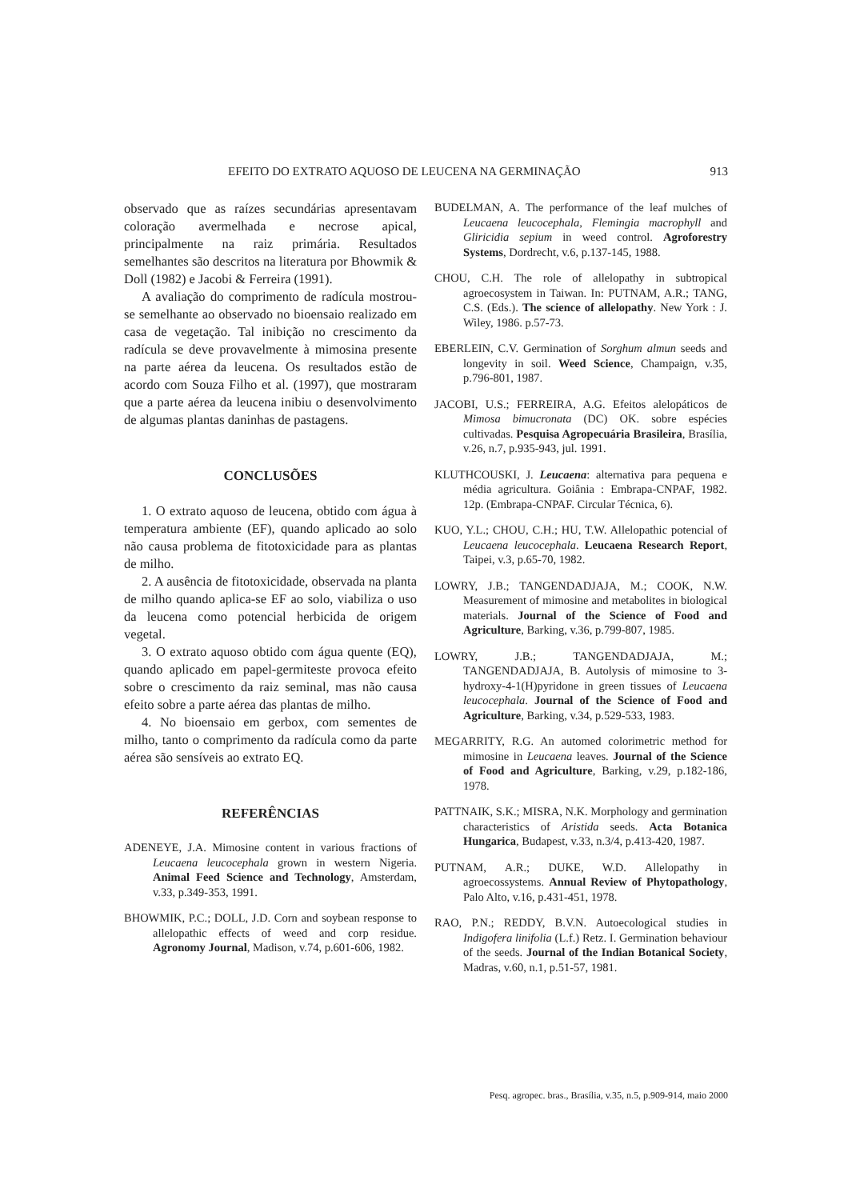EFEITO DO EXTRATO AQUOSO DE LEUCENA NA GERMINAÇÃO 913
observado que as raízes secundárias apresentavam coloração avermelhada e necrose apical, principalmente na raiz primária. Resultados semelhantes são descritos na literatura por Bhowmik & Doll (1982) e Jacobi & Ferreira (1991).
A avaliação do comprimento de radícula mostrou-se semelhante ao observado no bioensaio realizado em casa de vegetação. Tal inibição no crescimento da radícula se deve provavelmente à mimosina presente na parte aérea da leucena. Os resultados estão de acordo com Souza Filho et al. (1997), que mostraram que a parte aérea da leucena inibiu o desenvolvimento de algumas plantas daninhas de pastagens.
CONCLUSÕES
1. O extrato aquoso de leucena, obtido com água à temperatura ambiente (EF), quando aplicado ao solo não causa problema de fitotoxicidade para as plantas de milho.
2. A ausência de fitotoxicidade, observada na planta de milho quando aplica-se EF ao solo, viabiliza o uso da leucena como potencial herbicida de origem vegetal.
3. O extrato aquoso obtido com água quente (EQ), quando aplicado em papel-germiteste provoca efeito sobre o crescimento da raiz seminal, mas não causa efeito sobre a parte aérea das plantas de milho.
4. No bioensaio em gerbox, com sementes de milho, tanto o comprimento da radícula como da parte aérea são sensíveis ao extrato EQ.
REFERÊNCIAS
ADENEYE, J.A. Mimosine content in various fractions of Leucaena leucocephala grown in western Nigeria. Animal Feed Science and Technology, Amsterdam, v.33, p.349-353, 1991.
BHOWMIK, P.C.; DOLL, J.D. Corn and soybean response to allelopathic effects of weed and corp residue. Agronomy Journal, Madison, v.74, p.601-606, 1982.
BUDELMAN, A. The performance of the leaf mulches of Leucaena leucocephala, Flemingia macrophyll and Gliricidia sepium in weed control. Agroforestry Systems, Dordrecht, v.6, p.137-145, 1988.
CHOU, C.H. The role of allelopathy in subtropical agroecosystem in Taiwan. In: PUTNAM, A.R.; TANG, C.S. (Eds.). The science of allelopathy. New York : J. Wiley, 1986. p.57-73.
EBERLEIN, C.V. Germination of Sorghum almun seeds and longevity in soil. Weed Science, Champaign, v.35, p.796-801, 1987.
JACOBI, U.S.; FERREIRA, A.G. Efeitos alelopáticos de Mimosa bimucronata (DC) OK. sobre espécies cultivadas. Pesquisa Agropecuária Brasileira, Brasília, v.26, n.7, p.935-943, jul. 1991.
KLUTHCOUSKI, J. Leucaena: alternativa para pequena e média agricultura. Goiânia : Embrapa-CNPAF, 1982. 12p. (Embrapa-CNPAF. Circular Técnica, 6).
KUO, Y.L.; CHOU, C.H.; HU, T.W. Allelopathic potencial of Leucaena leucocephala. Leucaena Research Report, Taipei, v.3, p.65-70, 1982.
LOWRY, J.B.; TANGENDADJAJA, M.; COOK, N.W. Measurement of mimosine and metabolites in biological materials. Journal of the Science of Food and Agriculture, Barking, v.36, p.799-807, 1985.
LOWRY, J.B.; TANGENDADJAJA, M.; TANGENDADJAJA, B. Autolysis of mimosine to 3-hydroxy-4-1(H)pyridone in green tissues of Leucaena leucocephala. Journal of the Science of Food and Agriculture, Barking, v.34, p.529-533, 1983.
MEGARRITY, R.G. An automed colorimetric method for mimosine in Leucaena leaves. Journal of the Science of Food and Agriculture, Barking, v.29, p.182-186, 1978.
PATTNAIK, S.K.; MISRA, N.K. Morphology and germination characteristics of Aristida seeds. Acta Botanica Hungarica, Budapest, v.33, n.3/4, p.413-420, 1987.
PUTNAM, A.R.; DUKE, W.D. Allelopathy in agroecossystems. Annual Review of Phytopathology, Palo Alto, v.16, p.431-451, 1978.
RAO, P.N.; REDDY, B.V.N. Autoecological studies in Indigofera linifolia (L.f.) Retz. I. Germination behaviour of the seeds. Journal of the Indian Botanical Society, Madras, v.60, n.1, p.51-57, 1981.
Pesq. agropec. bras., Brasília, v.35, n.5, p.909-914, maio 2000